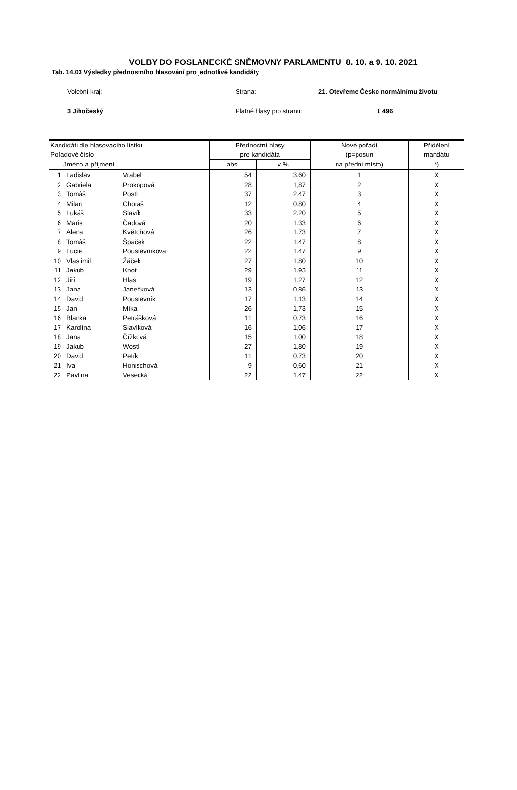VOLBY DO POSLANECKÉ SNĚMOVNY PARLAMENTU 8. 10. a 9. 10. 2021
Tab. 14.03 Výsledky přednostního hlasování pro jednotlivé kandidáty
Volební kraj:
3 Jihočeský
Strana: 21. Otevřeme Česko normálnímu životu
Platné hlasy pro stranu: 1 496
| Kandidáti dle hlasovacího lístku | | | Přednostní hlasy | | Nové pořadí | Přidělení |
| --- | --- | --- | --- | --- | --- | --- |
| Pořadové číslo | | | pro kandidáta | | (p=posun | mandátu |
| Jméno a příjmení | | | abs. | v % | na přední místo) | *) |
| 1 | Ladislav | Vrabel | 54 | 3,60 | 1 | X |
| 2 | Gabriela | Prokopová | 28 | 1,87 | 2 | X |
| 3 | Tomáš | Postl | 37 | 2,47 | 3 | X |
| 4 | Milan | Chotaš | 12 | 0,80 | 4 | X |
| 5 | Lukáš | Slavík | 33 | 2,20 | 5 | X |
| 6 | Marie | Čadová | 20 | 1,33 | 6 | X |
| 7 | Alena | Květoňová | 26 | 1,73 | 7 | X |
| 8 | Tomáš | Špaček | 22 | 1,47 | 8 | X |
| 9 | Lucie | Poustevníková | 22 | 1,47 | 9 | X |
| 10 | Vlastimil | Žáček | 27 | 1,80 | 10 | X |
| 11 | Jakub | Knot | 29 | 1,93 | 11 | X |
| 12 | Jiří | Hlas | 19 | 1,27 | 12 | X |
| 13 | Jana | Janečková | 13 | 0,86 | 13 | X |
| 14 | David | Poustevník | 17 | 1,13 | 14 | X |
| 15 | Jan | Míka | 26 | 1,73 | 15 | X |
| 16 | Blanka | Petrášková | 11 | 0,73 | 16 | X |
| 17 | Karolína | Slavíková | 16 | 1,06 | 17 | X |
| 18 | Jana | Čížková | 15 | 1,00 | 18 | X |
| 19 | Jakub | Wostl | 27 | 1,80 | 19 | X |
| 20 | David | Petík | 11 | 0,73 | 20 | X |
| 21 | Iva | Honischová | 9 | 0,60 | 21 | X |
| 22 | Pavlína | Vesecká | 22 | 1,47 | 22 | X |